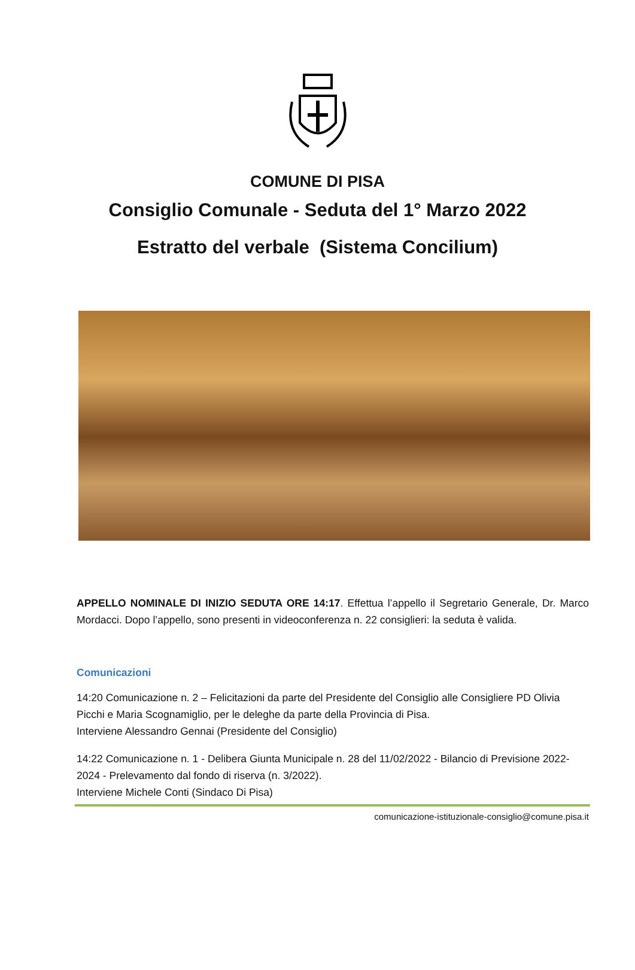COMUNE DI PISA
Consiglio Comunale - Seduta del 1° Marzo 2022
Estratto del verbale (Sistema Concilium)
APPELLO NOMINALE DI INIZIO SEDUTA ORE 14:17. Effettua l’appello il Segretario Generale, Dr. Marco Mordacci. Dopo l’appello, sono presenti in videoconferenza n. 22 consiglieri: la seduta è valida.
Comunicazioni
14:20 Comunicazione n. 2 – Felicitazioni da parte del Presidente del Consiglio alle Consigliere PD Olivia Picchi e Maria Scognamiglio, per le deleghe da parte della Provincia di Pisa.
Interviene Alessandro Gennai (Presidente del Consiglio)
14:22 Comunicazione n. 1 - Delibera Giunta Municipale n. 28 del 11/02/2022 - Bilancio di Previsione 2022-2024 - Prelevamento dal fondo di riserva (n. 3/2022).
Interviene Michele Conti (Sindaco Di Pisa)
comunicazione-istituzionale-consiglio@comune.pisa.it